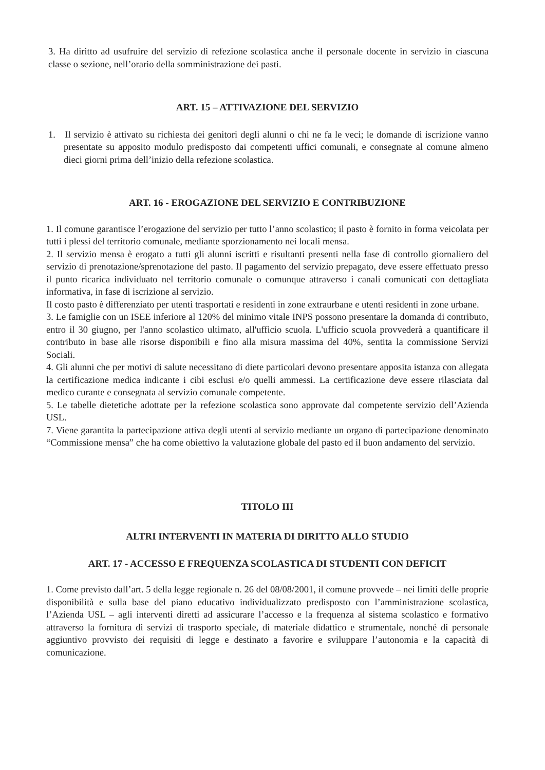3. Ha diritto ad usufruire del servizio di refezione scolastica anche il personale docente in servizio in ciascuna classe o sezione, nell’orario della somministrazione dei pasti.
ART. 15 – ATTIVAZIONE DEL SERVIZIO
1. Il servizio è attivato su richiesta dei genitori degli alunni o chi ne fa le veci; le domande di iscrizione vanno presentate su apposito modulo predisposto dai competenti uffici comunali, e consegnate al comune almeno dieci giorni prima dell’inizio della refezione scolastica.
ART. 16 - EROGAZIONE DEL SERVIZIO E CONTRIBUZIONE
1. Il comune garantisce l’erogazione del servizio per tutto l’anno scolastico; il pasto è fornito in forma veicolata per tutti i plessi del territorio comunale, mediante sporzionamento nei locali mensa.
2. Il servizio mensa è erogato a tutti gli alunni iscritti e risultanti presenti nella fase di controllo giornaliero del servizio di prenotazione/sprenotazione del pasto. Il pagamento del servizio prepagato, deve essere effettuato presso il punto ricarica individuato nel territorio comunale o comunque attraverso i canali comunicati con dettagliata informativa, in fase di iscrizione al servizio.
Il costo pasto è differenziato per utenti trasportati e residenti in zone extraurbane e utenti residenti in zone urbane.
3. Le famiglie con un ISEE inferiore al 120% del minimo vitale INPS possono presentare la domanda di contributo, entro il 30 giugno, per l'anno scolastico ultimato, all'ufficio scuola. L'ufficio scuola provvederà a quantificare il contributo in base alle risorse disponibili e fino alla misura massima del 40%, sentita la commissione Servizi Sociali.
4. Gli alunni che per motivi di salute necessitano di diete particolari devono presentare apposita istanza con allegata la certificazione medica indicante i cibi esclusi e/o quelli ammessi. La certificazione deve essere rilasciata dal medico curante e consegnata al servizio comunale competente.
5. Le tabelle dietetiche adottate per la refezione scolastica sono approvate dal competente servizio dell’Azienda USL.
7. Viene garantita la partecipazione attiva degli utenti al servizio mediante un organo di partecipazione denominato “Commissione mensa” che ha come obiettivo la valutazione globale del pasto ed il buon andamento del servizio.
TITOLO III
ALTRI INTERVENTI IN MATERIA DI DIRITTO ALLO STUDIO
ART. 17 - ACCESSO E FREQUENZA SCOLASTICA DI STUDENTI CON DEFICIT
1. Come previsto dall’art. 5 della legge regionale n. 26 del 08/08/2001, il comune provvede – nei limiti delle proprie disponibilità e sulla base del piano educativo individualizzato predisposto con l’amministrazione scolastica, l’Azienda USL – agli interventi diretti ad assicurare l’accesso e la frequenza al sistema scolastico e formativo attraverso la fornitura di servizi di trasporto speciale, di materiale didattico e strumentale, nonché di personale aggiuntivo provvisto dei requisiti di legge e destinato a favorire e sviluppare l’autonomia e la capacità di comunicazione.